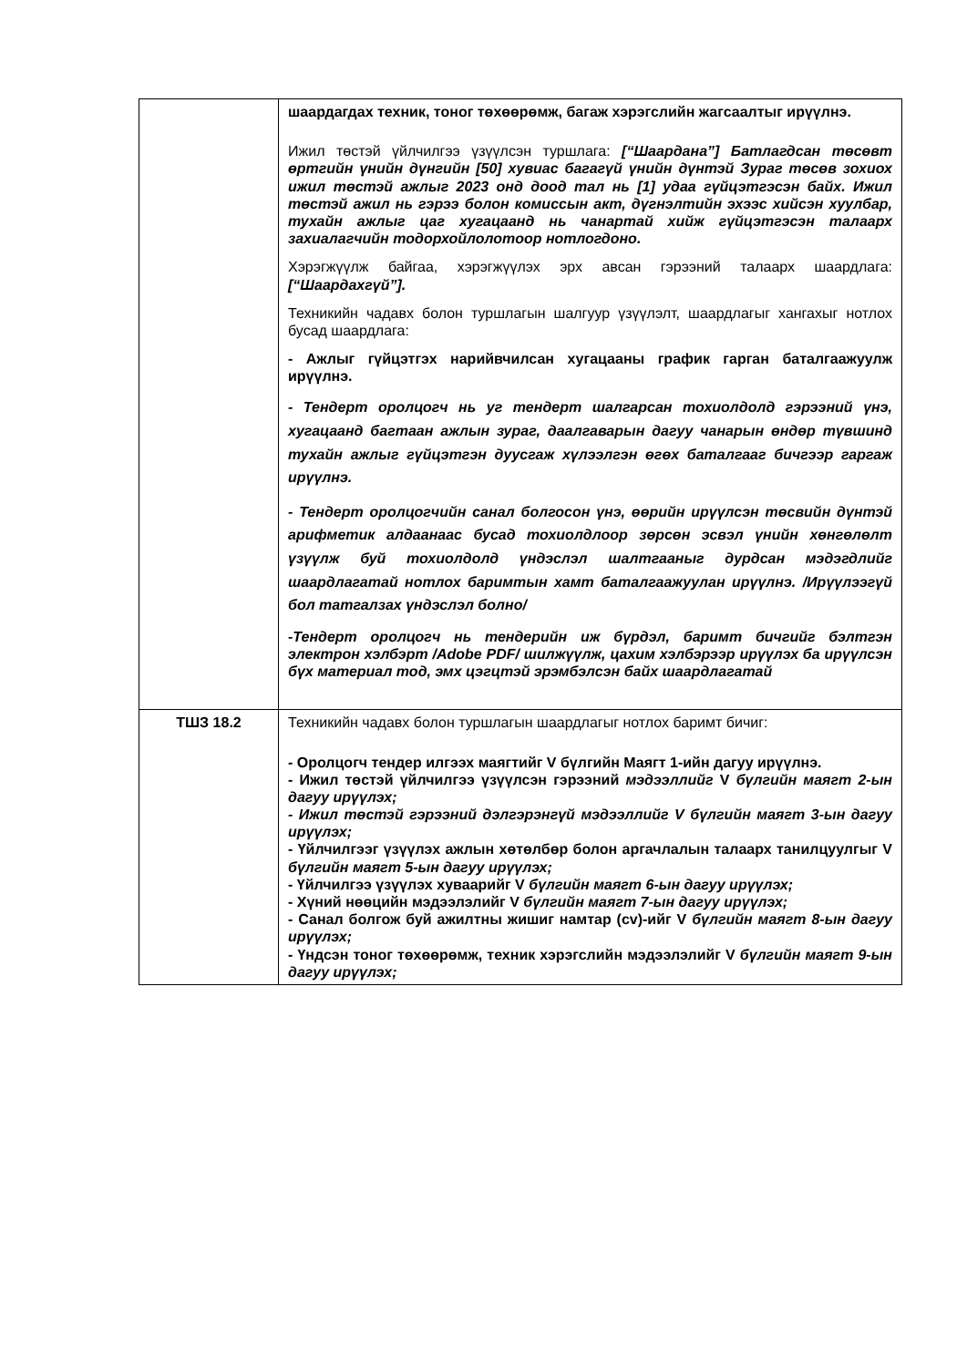| | шаардагдах техник, тоног төхөөрөмж, багаж хэрэгслийн жагсаалтыг ирүүлнэ. Ижил төстэй үйлчилгээ үзүүлсэн туршлага: [“Шаардана”] Батлагдсан төсөвт өртгийн үнийн дүнгийн [50] хувиас багагүй үнийн дүнтэй Зураг төсөв зохиох ижил төстэй ажлыг 2023 онд доод тал нь [1] удаа гүйцэтгэсэн байх. Ижил төстэй ажил нь гэрээ болон комиссын акт, дүгнэлтийн эхээс хийсэн хуулбар, тухайн ажлыг цаг хугацаанд нь чанартай хийж гүйцэтгэсэн талаарх захиалагчийн тодорхойлолотоор нотлогдоно. Хэрэгжүүлж байгаа, хэрэгжүүлэх эрх авсан гэрээний талаарх шаардлага: [“Шаардахгүй”]. Техникийн чадавх болон туршлагын шалгуур үзүүлэлт, шаардлагыг хангахыг нотлох бусад шаардлага: - Ажлыг гүйцэтгэх нарийвчилсан хугацааны график гарган баталгаажуулж ирүүлнэ. - Тендерт оролцогч нь уг тендерт шалгарсан тохиолдолд гэрээний үнэ, хугацаанд багтаан ажлын зураг, даалгаварын дагуу чанарын өндөр түвшинд тухайн ажлыг гүйцэтгэн дуусгаж хүлээлгэн өгөх баталгааг бичгээр гаргаж ирүүлнэ. - Тендерт оролцогчийн санал болгосон үнэ, өөрийн ирүүлсэн төсвийн дүнтэй арифметик алдаанаас бусад тохиолдлоор зөрсөн эсвэл үнийн хөнгөлөлт үзүүлж буй тохиолдолд үндэслэл шалтгааныг дурдсан мэдэгдлийг шаардлагатай нотлох баримтын хамт баталгаажуулан ирүүлнэ. /Ирүүлээгүй бол татгалзах үндэслэл болно/ -Тендерт оролцогч нь тендерийн иж бүрдэл, баримт бичгийг бэлтгэн электрон хэлбэрт /Adobe PDF/ шилжүүлж, цахим хэлбэрээр ирүүлэх ба ирүүлсэн бүх материал тод, эмх цэгцтэй эрэмбэлсэн байх шаардлагатай |
| ТШЗ 18.2 | Техникийн чадавх болон туршлагын шаардлагыг нотлох баримт бичиг: - Оролцогч тендер илгээх маягтийг V бүлгийн Маягт 1-ийн дагуу ирүүлнэ. - Ижил төстэй үйлчилгээ үзүүлсэн гэрээний мэдээллийг V бүлгийн маягт 2-ын дагуу ирүүлэх; - Ижил төстэй гэрээний дэлгэрэнгүй мэдээллийг V бүлгийн маягт 3-ын дагуу ирүүлэх; - Үйлчилгээг үзүүлэх ажлын хөтөлбөр болон аргачлалын талаарх танилцуулгыг V бүлгийн маягт 5-ын дагуу ирүүлэх; - Үйлчилгээ үзүүлэх хуваарийг V бүлгийн маягт 6-ын дагуу ирүүлэх; - Хүний нөөцийн мэдээлэлийг V бүлгийн маягт 7-ын дагуу ирүүлэх; - Санал болгож буй ажилтны жишиг намтар (cv)-ийг V бүлгийн маягт 8-ын дагуу ирүүлэх; - Үндсэн тоног төхөөрөмж, техник хэрэгслийн мэдээлэлийг V бүлгийн маягт 9-ын дагуу ирүүлэх; |